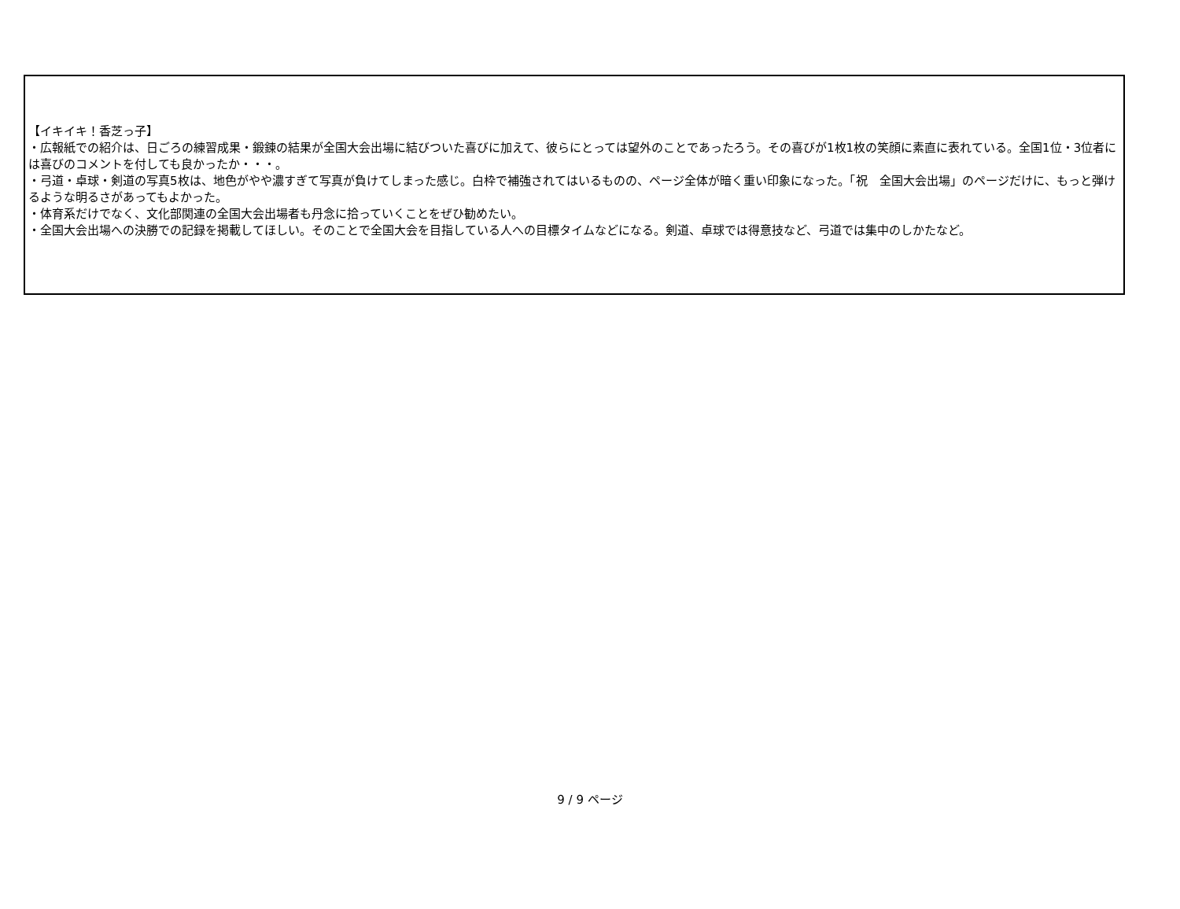【イキイキ！香芝っ子】
・広報紙での紹介は、日ごろの練習成果・鍛錬の結果が全国大会出場に結びついた喜びに加えて、彼らにとっては望外のことであったろう。その喜びが1枚1枚の笑顔に素直に表れている。全国1位・3位者には喜びのコメントを付しても良かったか・・・。
・弓道・卓球・剣道の写真5枚は、地色がやや濃すぎて写真が負けてしまった感じ。白枠で補強されてはいるものの、ページ全体が暗く重い印象になった。「祝　全国大会出場」のページだけに、もっと弾けるような明るさがあってもよかった。
・体育系だけでなく、文化部関連の全国大会出場者も丹念に拾っていくことをぜひ勧めたい。
・全国大会出場への決勝での記録を掲載してほしい。そのことで全国大会を目指している人への目標タイムなどになる。剣道、卓球では得意技など、弓道では集中のしかたなど。
9 / 9 ページ